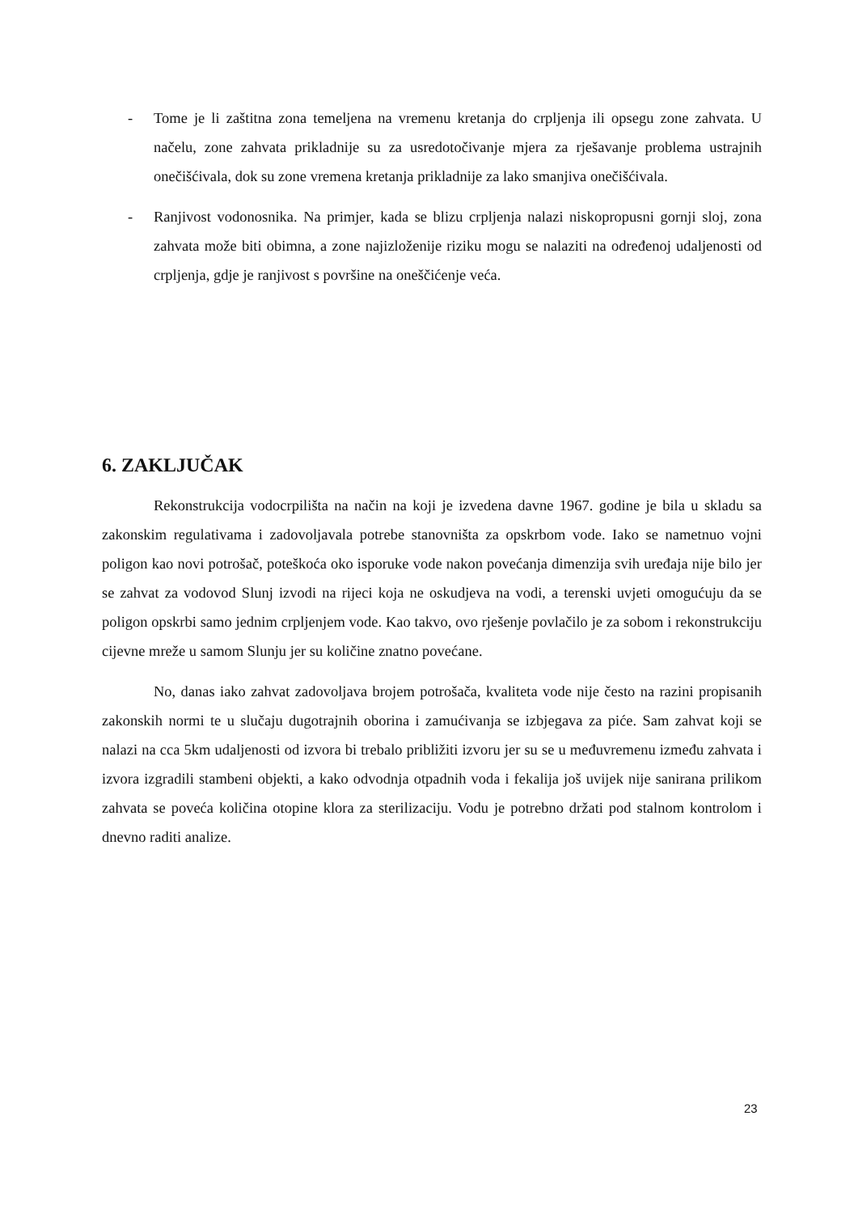- Tome je li zaštitna zona temeljena na vremenu kretanja do crpljenja ili opsegu zone zahvata. U načelu, zone zahvata prikladnije su za usredotočivanje mjera za rješavanje problema ustrajnih onečišćivala, dok su zone vremena kretanja prikladnije za lako smanjiva onečišćivala.
- Ranjivost vodonosnika. Na primjer, kada se blizu crpljenja nalazi niskopropusni gornji sloj, zona zahvata može biti obimna, a zone najizloženije riziku mogu se nalaziti na određenoj udaljenosti od crpljenja, gdje je ranjivost s površine na oneščićenje veća.
6. ZAKLJUČAK
Rekonstrukcija vodocrpilišta na način na koji je izvedena davne 1967. godine je bila u skladu sa zakonskim regulativama i zadovoljavala potrebe stanovništa za opskrbom vode. Iako se nametnuo vojni poligon kao novi potrošač, poteškoća oko isporuke vode nakon povećanja dimenzija svih uređaja nije bilo jer se zahvat za vodovod Slunj izvodi na rijeci koja ne oskudjeva na vodi, a terenski uvjeti omogućuju da se poligon opskrbi samo jednim crpljenjem vode. Kao takvo, ovo rješenje povlačilo je za sobom i rekonstrukciju cijevne mreže u samom Slunju jer su količine znatno povećane.
No, danas iako zahvat zadovoljava brojem potrošača, kvaliteta vode nije često na razini propisanih zakonskih normi te u slučaju dugotrajnih oborina i zamućivanja se izbjegava za piće. Sam zahvat koji se nalazi na cca 5km udaljenosti od izvora bi trebalo približiti izvoru jer su se u međuvremenu između zahvata i izvora izgradili stambeni objekti, a kako odvodnja otpadnih voda i fekalija još uvijek nije sanirana prilikom zahvata se poveća količina otopine klora za sterilizaciju. Vodu je potrebno držati pod stalnom kontrolom i dnevno raditi analize.
23